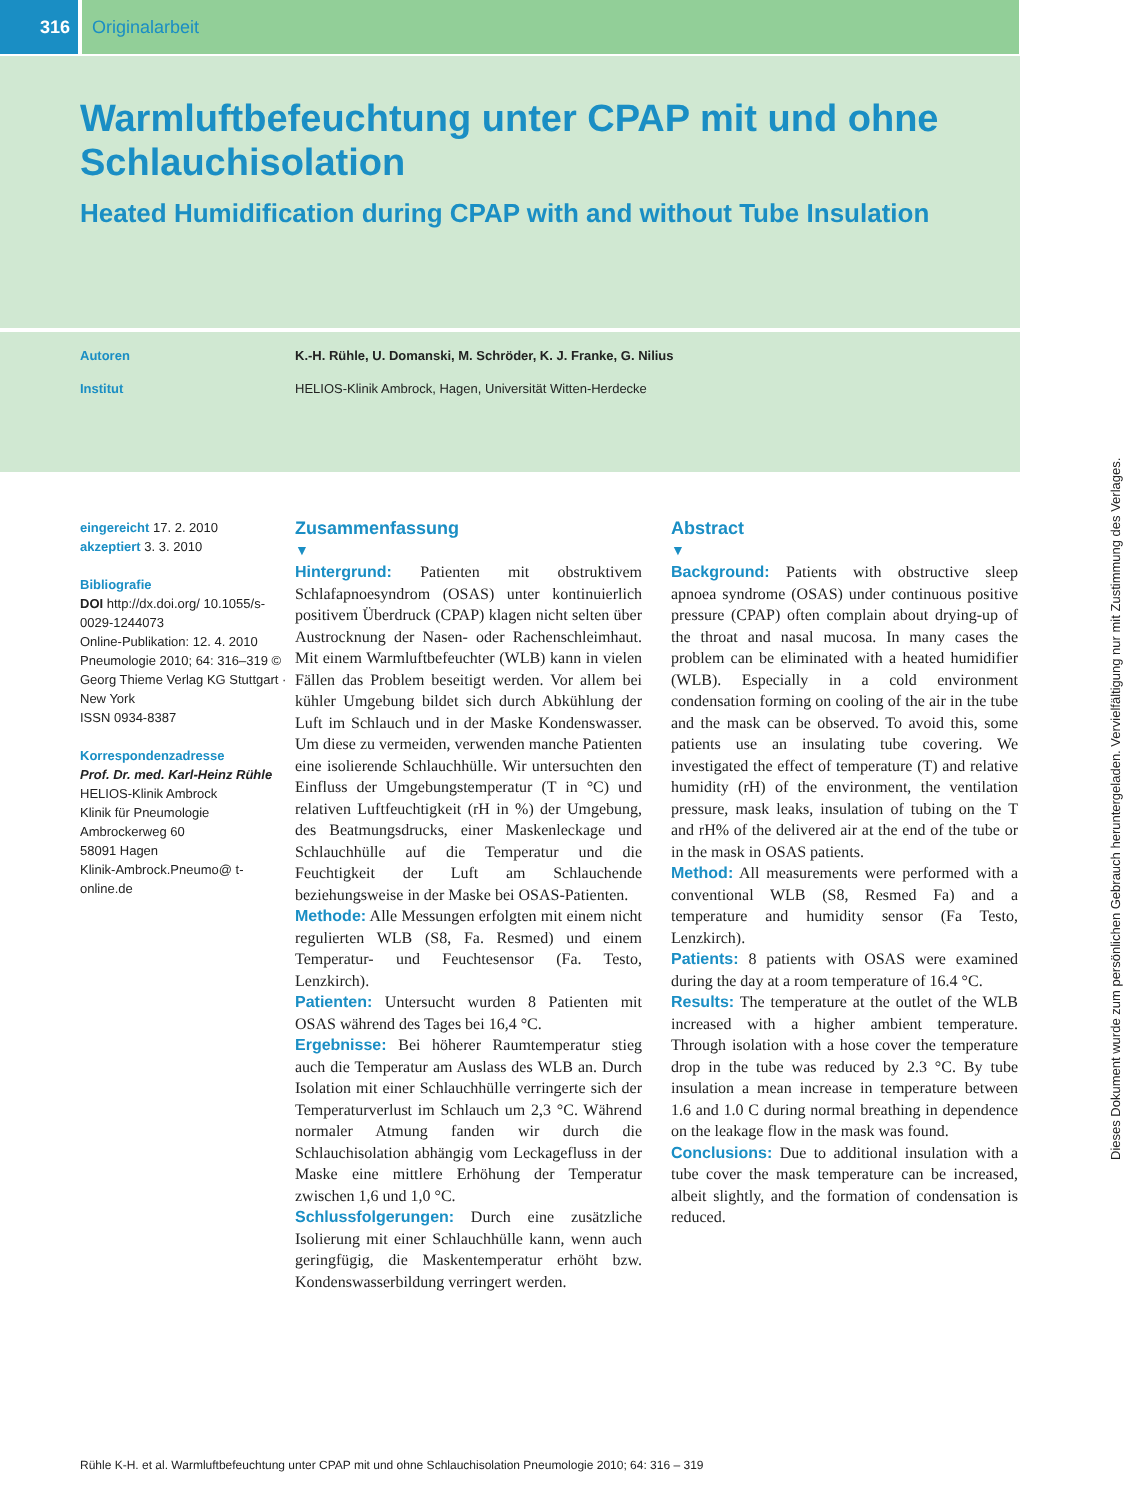316 Originalarbeit
Warmluftbefeuchtung unter CPAP mit und ohne Schlauchisolation
Heated Humidification during CPAP with and without Tube Insulation
Autoren K.-H. Rühle, U. Domanski, M. Schröder, K. J. Franke, G. Nilius
Institut HELIOS-Klinik Ambrock, Hagen, Universität Witten-Herdecke
eingereicht 17. 2. 2010
akzeptiert 3. 3. 2010
Bibliografie
DOI http://dx.doi.org/ 10.1055/s-0029-1244073
Online-Publikation: 12. 4. 2010
Pneumologie 2010; 64: 316–319 © Georg Thieme Verlag KG Stuttgart · New York
ISSN 0934-8387
Korrespondenzadresse
Prof. Dr. med. Karl-Heinz Rühle
HELIOS-Klinik Ambrock
Klinik für Pneumologie
Ambrockerweg 60
58091 Hagen
Klinik-Ambrock.Pneumo@ t-online.de
Zusammenfassung
▼
Hintergrund: Patienten mit obstruktivem Schlafapnoesyndrom (OSAS) unter kontinuierlich positivem Überdruck (CPAP) klagen nicht selten über Austrocknung der Nasen- oder Rachenschleimhaut. Mit einem Warmluftbefeuchter (WLB) kann in vielen Fällen das Problem beseitigt werden. Vor allem bei kühler Umgebung bildet sich durch Abkühlung der Luft im Schlauch und in der Maske Kondenswasser. Um diese zu vermeiden, verwenden manche Patienten eine isolierende Schlauchhülle. Wir untersuchten den Einfluss der Umgebungstemperatur (T in °C) und relativen Luftfeuchtigkeit (rH in %) der Umgebung, des Beatmungsdrucks, einer Maskenleckage und Schlauchhülle auf die Temperatur und die Feuchtigkeit der Luft am Schlauchende beziehungsweise in der Maske bei OSAS-Patienten.
Methode: Alle Messungen erfolgten mit einem nicht regulierten WLB (S8, Fa. Resmed) und einem Temperatur- und Feuchtesensor (Fa. Testo, Lenzkirch).
Patienten: Untersucht wurden 8 Patienten mit OSAS während des Tages bei 16,4 °C.
Ergebnisse: Bei höherer Raumtemperatur stieg auch die Temperatur am Auslass des WLB an. Durch Isolation mit einer Schlauchhülle verringerte sich der Temperaturverlust im Schlauch um 2,3 °C. Während normaler Atmung fanden wir durch die Schlauchisolation abhängig vom Leckagefluss in der Maske eine mittlere Erhöhung der Temperatur zwischen 1,6 und 1,0 °C.
Schlussfolgerungen: Durch eine zusätzliche Isolierung mit einer Schlauchhülle kann, wenn auch geringfügig, die Maskentemperatur erhöht bzw. Kondenswasserbildung verringert werden.
Abstract
▼
Background: Patients with obstructive sleep apnoea syndrome (OSAS) under continuous positive pressure (CPAP) often complain about drying-up of the throat and nasal mucosa. In many cases the problem can be eliminated with a heated humidifier (WLB). Especially in a cold environment condensation forming on cooling of the air in the tube and the mask can be observed. To avoid this, some patients use an insulating tube covering. We investigated the effect of temperature (T) and relative humidity (rH) of the environment, the ventilation pressure, mask leaks, insulation of tubing on the T and rH% of the delivered air at the end of the tube or in the mask in OSAS patients.
Method: All measurements were performed with a conventional WLB (S8, Resmed Fa) and a temperature and humidity sensor (Fa Testo, Lenzkirch).
Patients: 8 patients with OSAS were examined during the day at a room temperature of 16.4 °C.
Results: The temperature at the outlet of the WLB increased with a higher ambient temperature. Through isolation with a hose cover the temperature drop in the tube was reduced by 2.3 °C. By tube insulation a mean increase in temperature between 1.6 and 1.0 C during normal breathing in dependence on the leakage flow in the mask was found.
Conclusions: Due to additional insulation with a tube cover the mask temperature can be increased, albeit slightly, and the formation of condensation is reduced.
Rühle K-H. et al. Warmluftbefeuchtung unter CPAP mit und ohne Schlauchisolation Pneumologie 2010; 64: 316 – 319
Dieses Dokument wurde zum persönlichen Gebrauch heruntergeladen. Vervielfältigung nur mit Zustimmung des Verlages.